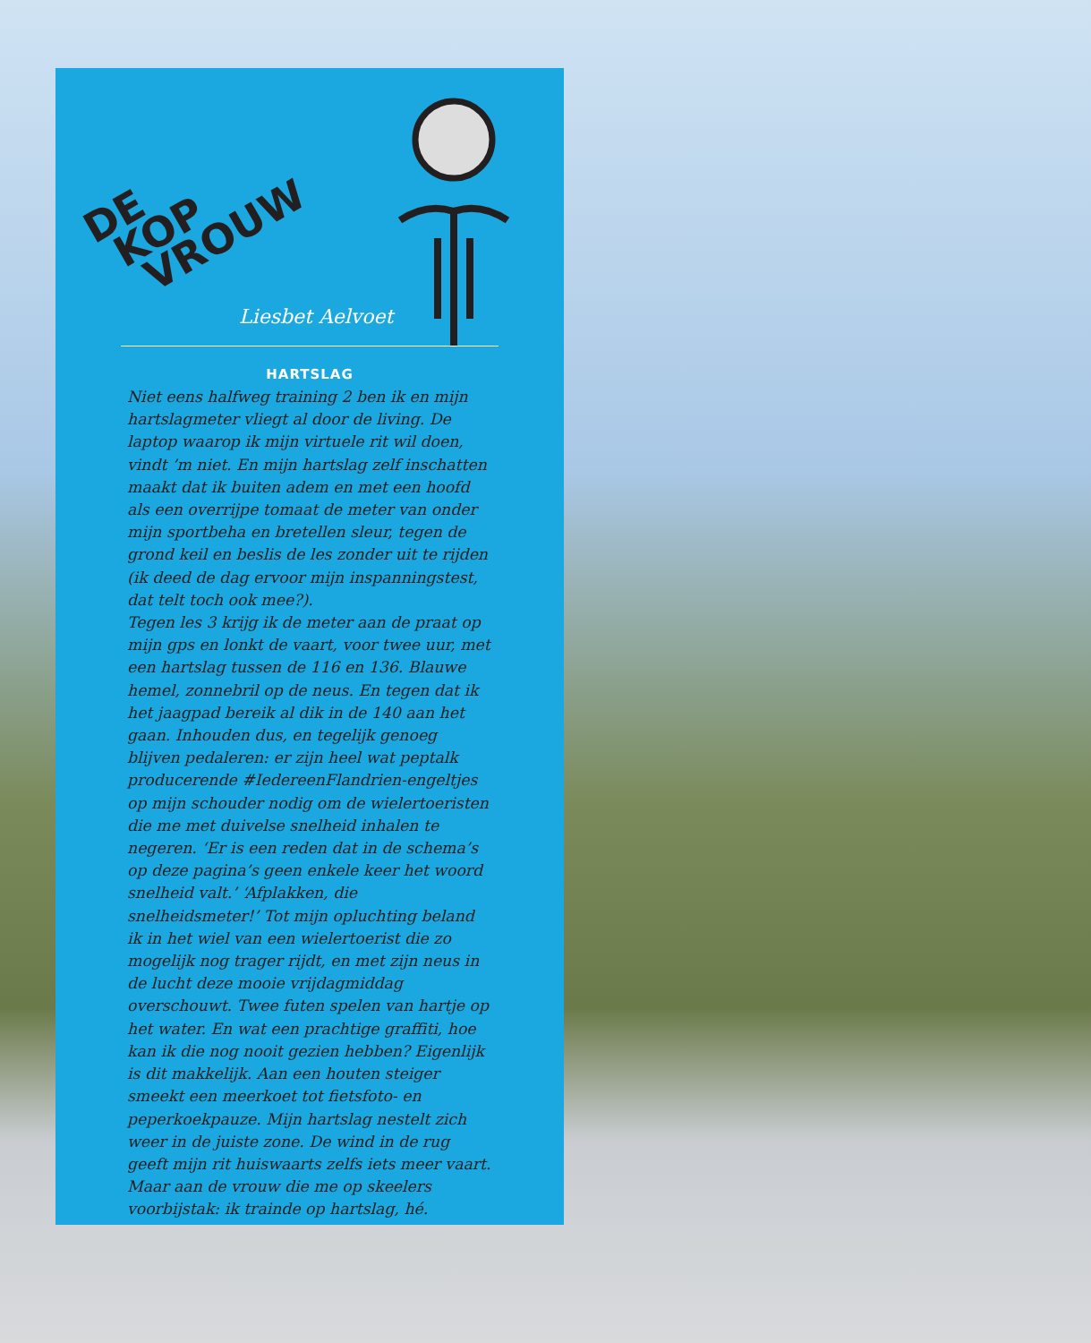DE
KOP
VROUW
Liesbet Aelvoet
HARTSLAG
Niet eens halfweg training 2 ben ik en mijn hartslagmeter vliegt al door de living. De laptop waarop ik mijn virtuele rit wil doen, vindt ’m niet. En mijn hartslag zelf inschatten maakt dat ik buiten adem en met een hoofd als een overrijpe tomaat de meter van onder mijn sportbeha en bretellen sleur, tegen de grond keil en beslis de les zonder uit te rijden (ik deed de dag ervoor mijn inspanningstest, dat telt toch ook mee?).
Tegen les 3 krijg ik de meter aan de praat op mijn gps en lonkt de vaart, voor twee uur, met een hartslag tussen de 116 en 136. Blauwe hemel, zonnebril op de neus. En tegen dat ik het jaagpad bereik al dik in de 140 aan het gaan. Inhouden dus, en tegelijk genoeg blijven pedaleren: er zijn heel wat peptalk producerende #IedereenFlandrien-engeltjes op mijn schouder nodig om de wielertoeristen die me met duivelse snelheid inhalen te negeren. ‘Er is een reden dat in de schema’s op deze pagina’s geen enkele keer het woord snelheid valt.’ ‘Afplakken, die snelheidsmeter!’ Tot mijn opluchting beland ik in het wiel van een wielertoerist die zo mogelijk nog trager rijdt, en met zijn neus in de lucht deze mooie vrijdagmiddag overschouwt. Twee futen spelen van hartje op het water. En wat een prachtige graffiti, hoe kan ik die nog nooit gezien hebben? Eigenlijk is dit makkelijk. Aan een houten steiger smeekt een meerkoet tot fietsfoto- en peperkoekpauze. Mijn hartslag nestelt zich weer in de juiste zone. De wind in de rug geeft mijn rit huiswaarts zelfs iets meer vaart. Maar aan de vrouw die me op skeelers voorbijstak: ik trainde op hartslag, hé.